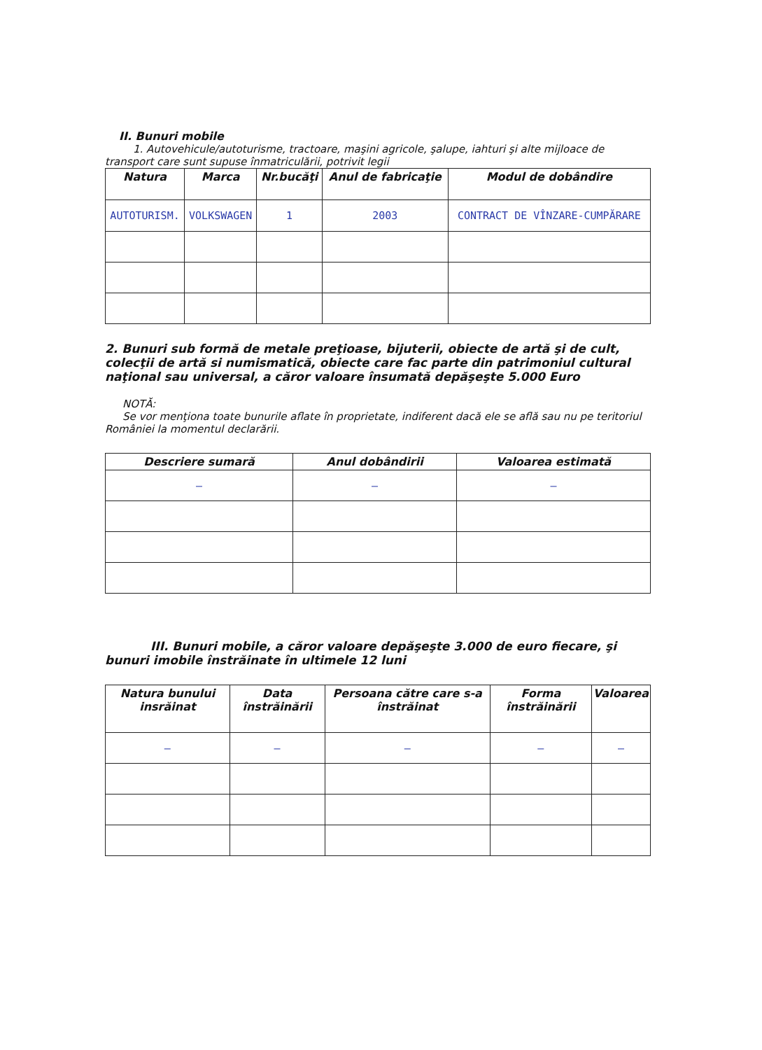II. Bunuri mobile
1. Autovehicule/autoturisme, tractoare, maşini agricole, şalupe, iahturi şi alte mijloace de transport care sunt supuse înmatriculării, potrivit legii
| Natura | Marca | Nr.bucăţi | Anul de fabricaţie | Modul de dobândire |
| --- | --- | --- | --- | --- |
| AUTOTURISM. | VOLKSWAGEN | 1 | 2003 | CONTRACT DE VÎNZARE-CUMPĂRARE |
2. Bunuri sub formă de metale preţioase, bijuterii, obiecte de artă şi de cult, colecţii de artă si numismatică, obiecte care fac parte din patrimoniul cultural naţional sau universal, a căror valoare însumată depăşeşte 5.000 Euro
NOTĂ:
Se vor menţiona toate bunurile aflate în proprietate, indiferent dacă ele se află sau nu pe teritoriul României la momentul declarării.
| Descriere sumară | Anul dobândirii | Valoarea estimată |
| --- | --- | --- |
| — | — | — |
III. Bunuri mobile, a căror valoare depăşeşte 3.000 de euro fiecare, şi bunuri imobile înstrăinate în ultimele 12 luni
| Natura bunului insrăinat | Data înstrăinării | Persoana către care s-a înstrăinat | Forma înstrăinării | Valoarea |
| --- | --- | --- | --- | --- |
| — | — | — | — | — |